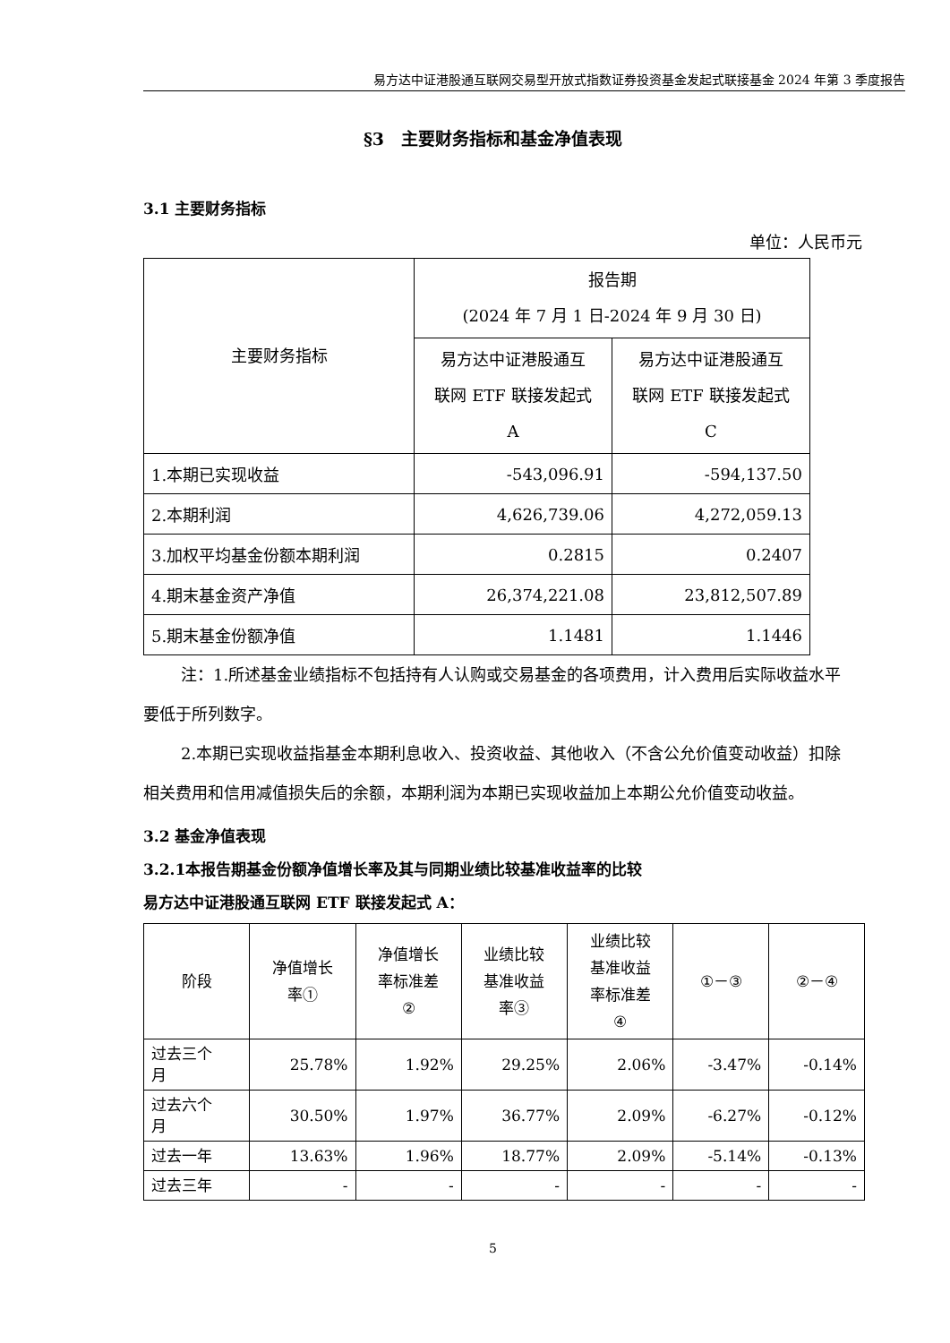易方达中证港股通互联网交易型开放式指数证券投资基金发起式联接基金 2024 年第 3 季度报告
§3　主要财务指标和基金净值表现
3.1 主要财务指标
单位：人民币元
| 主要财务指标 | 报告期 (2024 年 7 月 1 日-2024 年 9 月 30 日) | |
| --- | --- | --- |
| | 易方达中证港股通互 联网 ETF 联接发起式 A | 易方达中证港股通互 联网 ETF 联接发起式 C |
| 1.本期已实现收益 | -543,096.91 | -594,137.50 |
| 2.本期利润 | 4,626,739.06 | 4,272,059.13 |
| 3.加权平均基金份额本期利润 | 0.2815 | 0.2407 |
| 4.期末基金资产净值 | 26,374,221.08 | 23,812,507.89 |
| 5.期末基金份额净值 | 1.1481 | 1.1446 |
注：1.所述基金业绩指标不包括持有人认购或交易基金的各项费用，计入费用后实际收益水平要低于所列数字。
2.本期已实现收益指基金本期利息收入、投资收益、其他收入（不含公允价值变动收益）扣除相关费用和信用减值损失后的余额，本期利润为本期已实现收益加上本期公允价值变动收益。
3.2 基金净值表现
3.2.1本报告期基金份额净值增长率及其与同期业绩比较基准收益率的比较
易方达中证港股通互联网 ETF 联接发起式 A：
| 阶段 | 净值增长 率① | 净值增长 率标准差 ② | 业绩比较 基准收益 率③ | 业绩比较 基准收益 率标准差 ④ | ①－③ | ②－④ |
| --- | --- | --- | --- | --- | --- | --- |
| 过去三个 月 | 25.78% | 1.92% | 29.25% | 2.06% | -3.47% | -0.14% |
| 过去六个 月 | 30.50% | 1.97% | 36.77% | 2.09% | -6.27% | -0.12% |
| 过去一年 | 13.63% | 1.96% | 18.77% | 2.09% | -5.14% | -0.13% |
| 过去三年 | - | - | - | - | - | - |
5